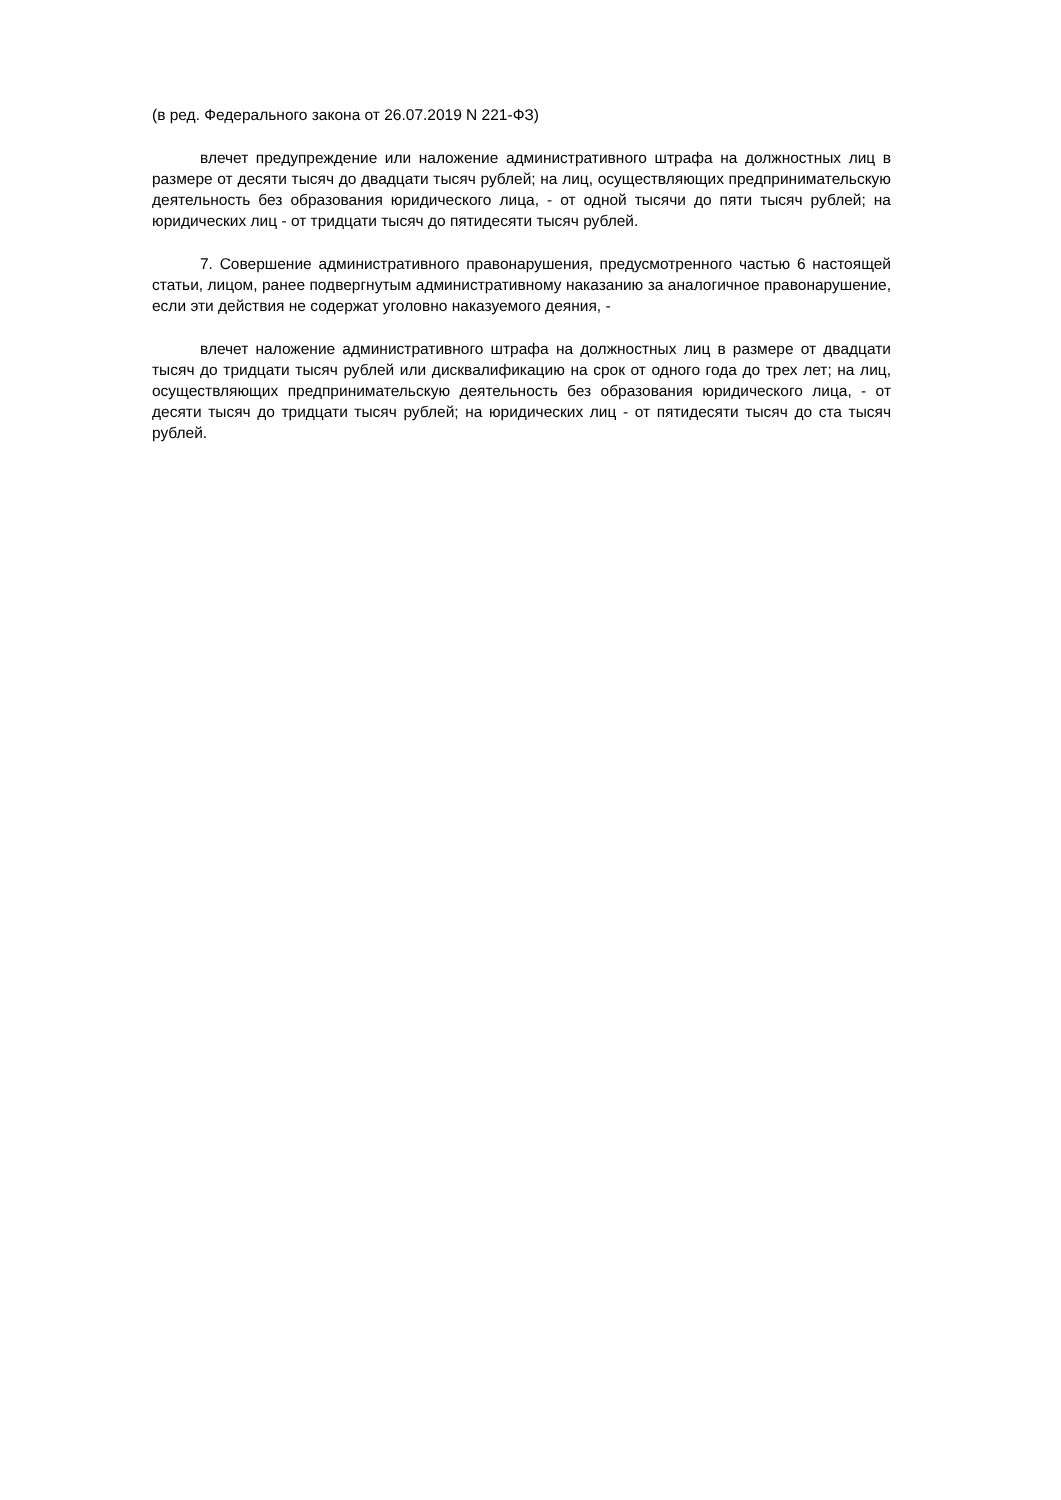(в ред. Федерального закона от 26.07.2019 N 221-ФЗ)
влечет предупреждение или наложение административного штрафа на должностных лиц в размере от десяти тысяч до двадцати тысяч рублей; на лиц, осуществляющих предпринимательскую деятельность без образования юридического лица, - от одной тысячи до пяти тысяч рублей; на юридических лиц - от тридцати тысяч до пятидесяти тысяч рублей.
7. Совершение административного правонарушения, предусмотренного частью 6 настоящей статьи, лицом, ранее подвергнутым административному наказанию за аналогичное правонарушение, если эти действия не содержат уголовно наказуемого деяния, -
влечет наложение административного штрафа на должностных лиц в размере от двадцати тысяч до тридцати тысяч рублей или дисквалификацию на срок от одного года до трех лет; на лиц, осуществляющих предпринимательскую деятельность без образования юридического лица, - от десяти тысяч до тридцати тысяч рублей; на юридических лиц - от пятидесяти тысяч до ста тысяч рублей.